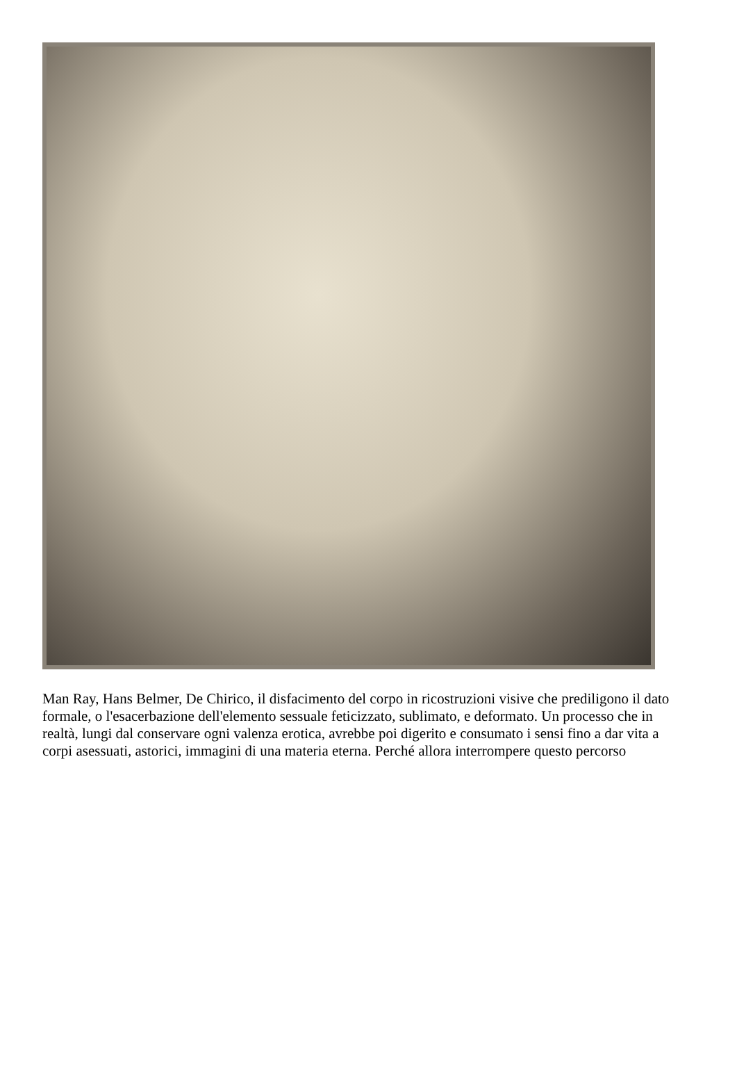Man Ray, Hans Belmer, De Chirico, il disfacimento del corpo in ricostruzioni visive che prediligono il dato formale, o l'esacerbazione dell'elemento sessuale feticizzato, sublimato, e deformato. Un processo che in realtà, lungi dal conservare ogni valenza erotica, avrebbe poi digerito e consumato i sensi fino a dar vita a corpi asessuati, astorici, immagini di una materia eterna. Perché allora interrompere questo percorso